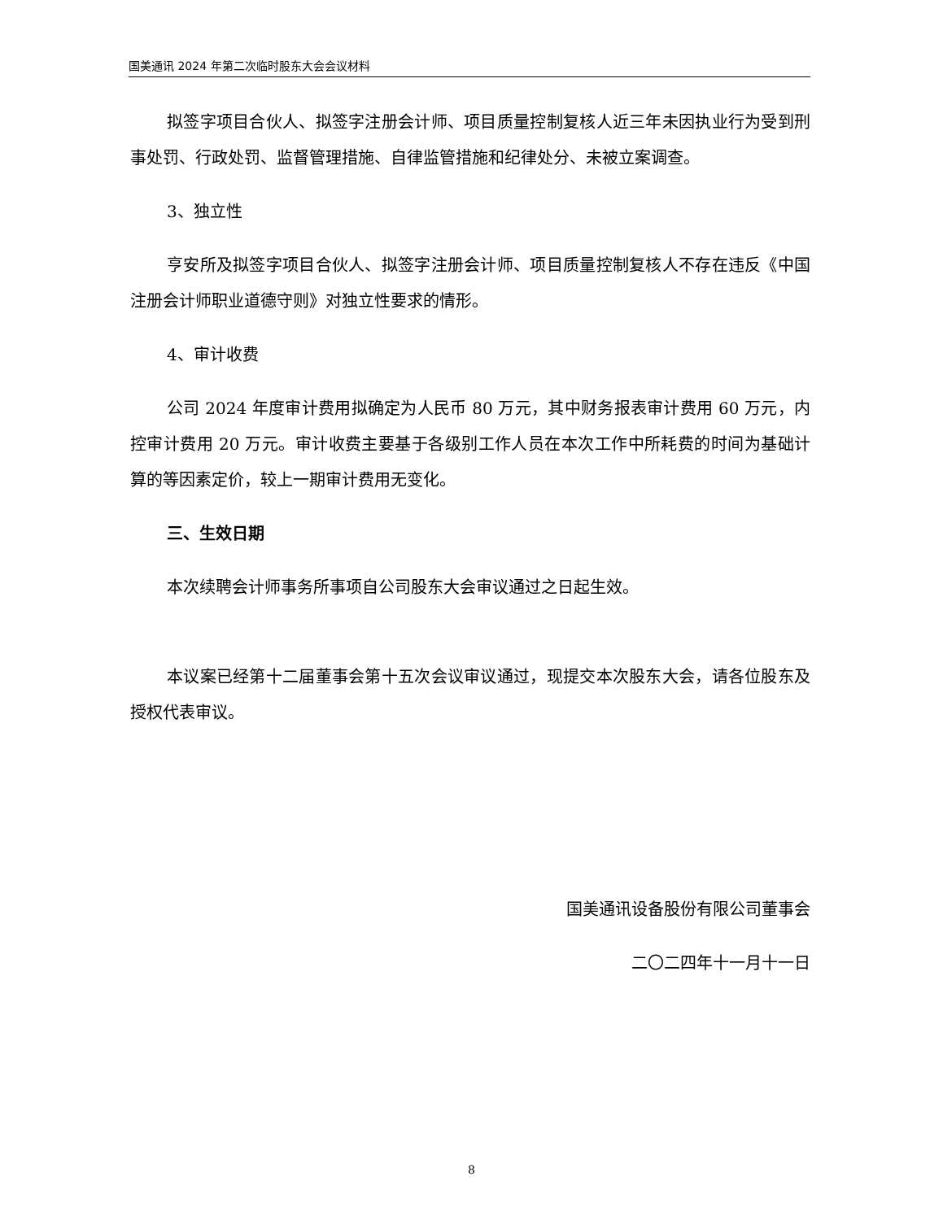国美通讯 2024 年第二次临时股东大会会议材料
拟签字项目合伙人、拟签字注册会计师、项目质量控制复核人近三年未因执业行为受到刑事处罚、行政处罚、监督管理措施、自律监管措施和纪律处分、未被立案调查。
3、独立性
亨安所及拟签字项目合伙人、拟签字注册会计师、项目质量控制复核人不存在违反《中国注册会计师职业道德守则》对独立性要求的情形。
4、审计收费
公司 2024 年度审计费用拟确定为人民币 80 万元，其中财务报表审计费用 60 万元，内控审计费用 20 万元。审计收费主要基于各级别工作人员在本次工作中所耗费的时间为基础计算的等因素定价，较上一期审计费用无变化。
三、生效日期
本次续聘会计师事务所事项自公司股东大会审议通过之日起生效。
本议案已经第十二届董事会第十五次会议审议通过，现提交本次股东大会，请各位股东及授权代表审议。
国美通讯设备股份有限公司董事会
二〇二四年十一月十一日
8